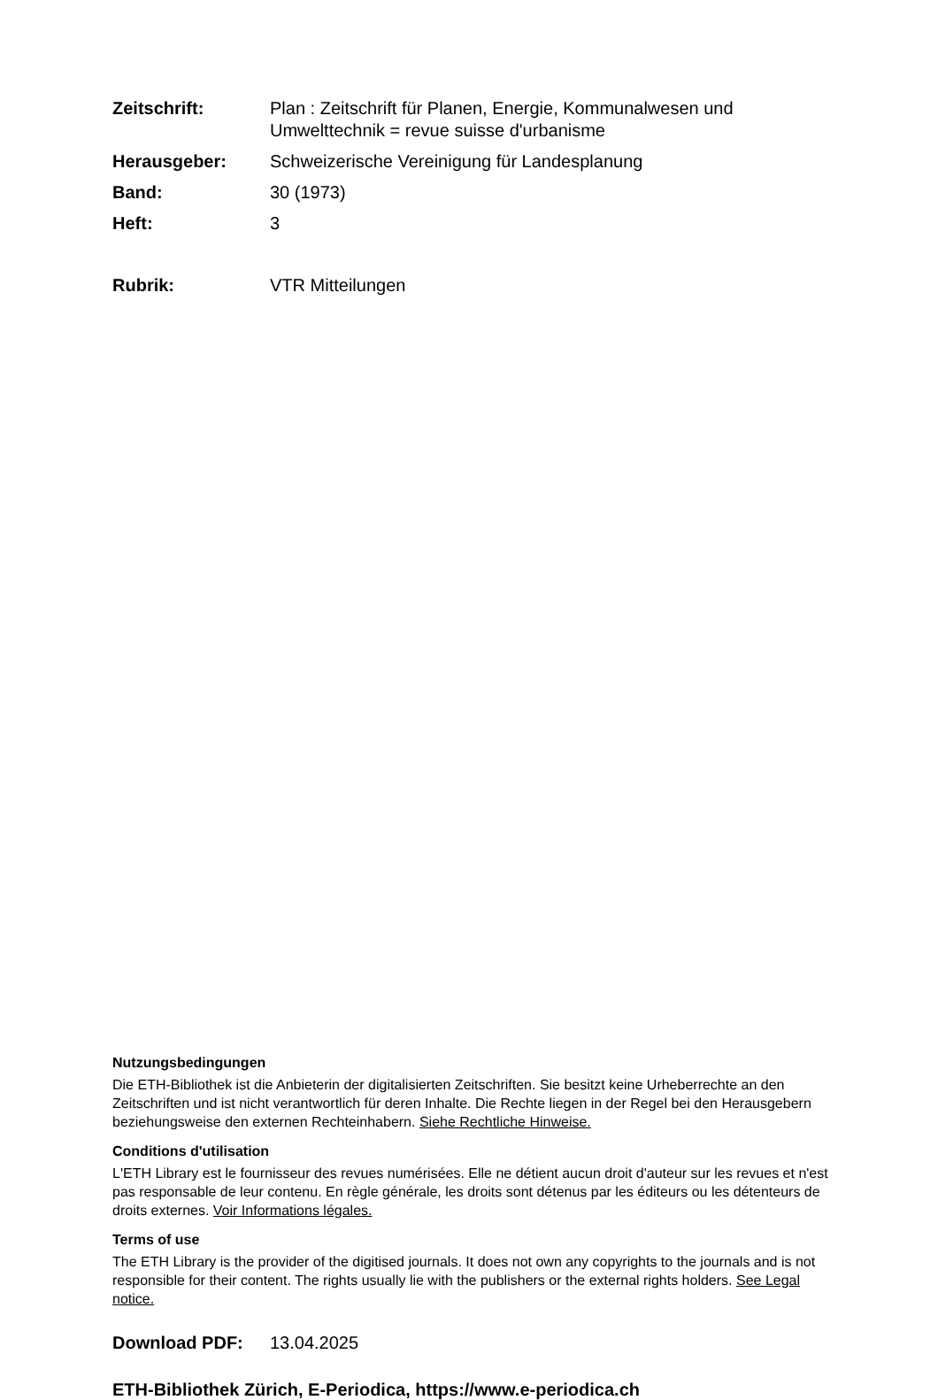Zeitschrift: Plan : Zeitschrift für Planen, Energie, Kommunalwesen und Umwelttechnik = revue suisse d'urbanisme
Herausgeber: Schweizerische Vereinigung für Landesplanung
Band: 30 (1973)
Heft: 3
Rubrik: VTR Mitteilungen
Nutzungsbedingungen
Die ETH-Bibliothek ist die Anbieterin der digitalisierten Zeitschriften. Sie besitzt keine Urheberrechte an den Zeitschriften und ist nicht verantwortlich für deren Inhalte. Die Rechte liegen in der Regel bei den Herausgebern beziehungsweise den externen Rechteinhabern. Siehe Rechtliche Hinweise.
Conditions d'utilisation
L'ETH Library est le fournisseur des revues numérisées. Elle ne détient aucun droit d'auteur sur les revues et n'est pas responsable de leur contenu. En règle générale, les droits sont détenus par les éditeurs ou les détenteurs de droits externes. Voir Informations légales.
Terms of use
The ETH Library is the provider of the digitised journals. It does not own any copyrights to the journals and is not responsible for their content. The rights usually lie with the publishers or the external rights holders. See Legal notice.
Download PDF: 13.04.2025
ETH-Bibliothek Zürich, E-Periodica, https://www.e-periodica.ch